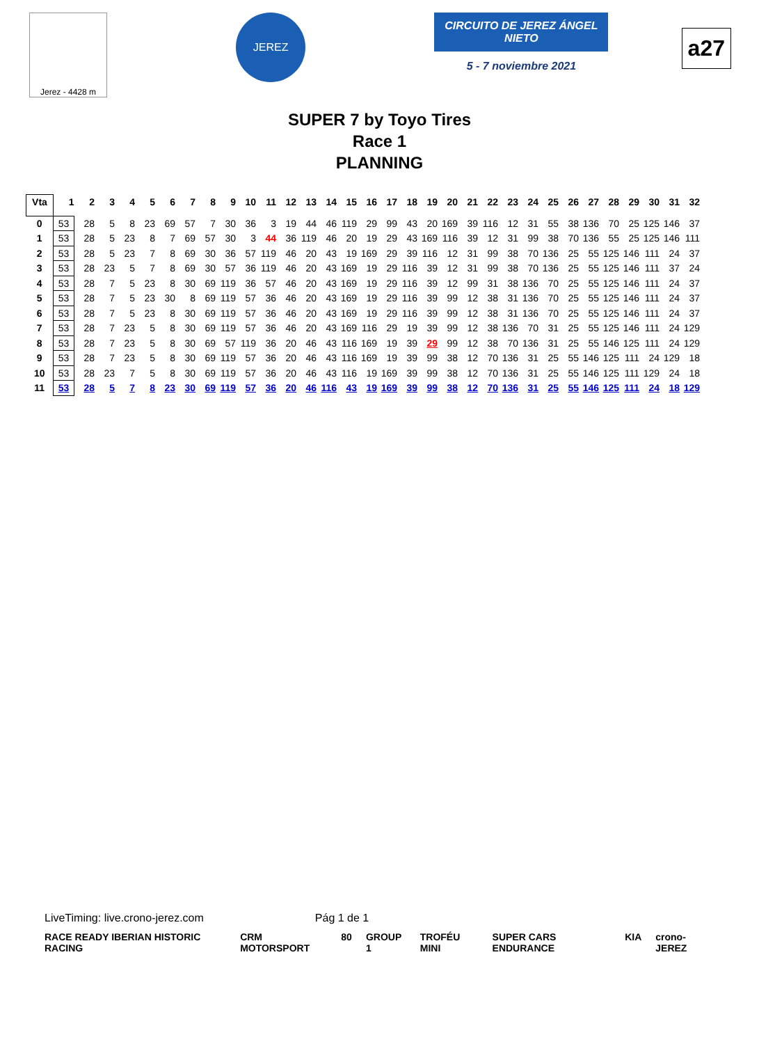Jerez - 4428 m
JEREZ
CIRCUITO DE JEREZ ÁNGEL NIETO
5 - 7 noviembre 2021
a27
SUPER 7 by Toyo Tires
Race 1
PLANNING
| Vta | 1 | 2 | 3 | 4 | 5 | 6 | 7 | 8 | 9 | 10 | 11 | 12 | 13 | 14 | 15 | 16 | 17 | 18 | 19 | 20 | 21 | 22 | 23 | 24 | 25 | 26 | 27 | 28 | 29 | 30 | 31 | 32 |
| --- | --- | --- | --- | --- | --- | --- | --- | --- | --- | --- | --- | --- | --- | --- | --- | --- | --- | --- | --- | --- | --- | --- | --- | --- | --- | --- | --- | --- | --- | --- | --- | --- |
| 0 | 53 | 28 | 5 | 8 | 23 | 69 | 57 | 7 | 30 | 36 | 3 | 19 | 44 | 46 | 119 | 29 | 99 | 43 | 20 | 169 | 39 | 116 | 12 | 31 | 55 | 38 | 136 | 70 | 25 | 125 | 146 | 37 |
| 1 | 53 | 28 | 5 | 23 | 8 | 7 | 69 | 57 | 30 | 3 | 44 | 36 | 119 | 46 | 20 | 19 | 29 | 43 | 169 | 116 | 39 | 12 | 31 | 99 | 38 | 70 | 136 | 55 | 25 | 125 | 146 | 111 |
| 2 | 53 | 28 | 5 | 23 | 7 | 8 | 69 | 30 | 36 | 57 | 119 | 46 | 20 | 43 | 19 | 169 | 29 | 39 | 116 | 12 | 31 | 99 | 38 | 70 | 136 | 25 | 55 | 125 | 146 | 111 | 24 | 37 |
| 3 | 53 | 28 | 23 | 5 | 7 | 8 | 69 | 30 | 57 | 36 | 119 | 46 | 20 | 43 | 169 | 19 | 29 | 116 | 39 | 12 | 31 | 99 | 38 | 70 | 136 | 25 | 55 | 125 | 146 | 111 | 37 | 24 |
| 4 | 53 | 28 | 7 | 5 | 23 | 8 | 30 | 69 | 119 | 36 | 57 | 46 | 20 | 43 | 169 | 19 | 29 | 116 | 39 | 12 | 99 | 31 | 38 | 136 | 70 | 25 | 55 | 125 | 146 | 111 | 24 | 37 |
| 5 | 53 | 28 | 7 | 5 | 23 | 30 | 8 | 69 | 119 | 57 | 36 | 46 | 20 | 43 | 169 | 19 | 29 | 116 | 39 | 99 | 12 | 38 | 31 | 136 | 70 | 25 | 55 | 125 | 146 | 111 | 24 | 37 |
| 6 | 53 | 28 | 7 | 5 | 23 | 8 | 30 | 69 | 119 | 57 | 36 | 46 | 20 | 43 | 169 | 19 | 29 | 116 | 39 | 99 | 12 | 38 | 31 | 136 | 70 | 25 | 55 | 125 | 146 | 111 | 24 | 37 |
| 7 | 53 | 28 | 7 | 23 | 5 | 8 | 30 | 69 | 119 | 57 | 36 | 46 | 20 | 43 | 169 | 116 | 29 | 19 | 39 | 99 | 12 | 38 | 136 | 70 | 31 | 25 | 55 | 125 | 146 | 111 | 24 | 129 |
| 8 | 53 | 28 | 7 | 23 | 5 | 8 | 30 | 69 | 57 | 119 | 36 | 20 | 46 | 43 | 116 | 169 | 19 | 39 | 29 | 99 | 12 | 38 | 70 | 136 | 31 | 25 | 55 | 146 | 125 | 111 | 24 | 129 |
| 9 | 53 | 28 | 7 | 23 | 5 | 8 | 30 | 69 | 119 | 57 | 36 | 20 | 46 | 43 | 116 | 169 | 19 | 39 | 99 | 38 | 12 | 70 | 136 | 31 | 25 | 55 | 146 | 125 | 111 | 24 | 129 | 18 |
| 10 | 53 | 28 | 23 | 7 | 5 | 8 | 30 | 69 | 119 | 57 | 36 | 20 | 46 | 43 | 116 | 19 | 169 | 39 | 99 | 38 | 12 | 70 | 136 | 31 | 25 | 55 | 146 | 125 | 111 | 129 | 24 | 18 |
| 11 | 53 | 28 | 5 | 7 | 8 | 23 | 30 | 69 | 119 | 57 | 36 | 20 | 46 | 116 | 43 | 19 | 169 | 39 | 99 | 38 | 12 | 70 | 136 | 31 | 25 | 55 | 146 | 125 | 111 | 24 | 18 | 129 |
LiveTiming: live.crono-jerez.com Pág 1 de 1
RACE READY IBERIAN HISTORIC RACING CRM MOTORSPORT 80 GROUP 1 TROFÉU MINI SUPER CARS ENDURANCE KIA crono-JEREZ